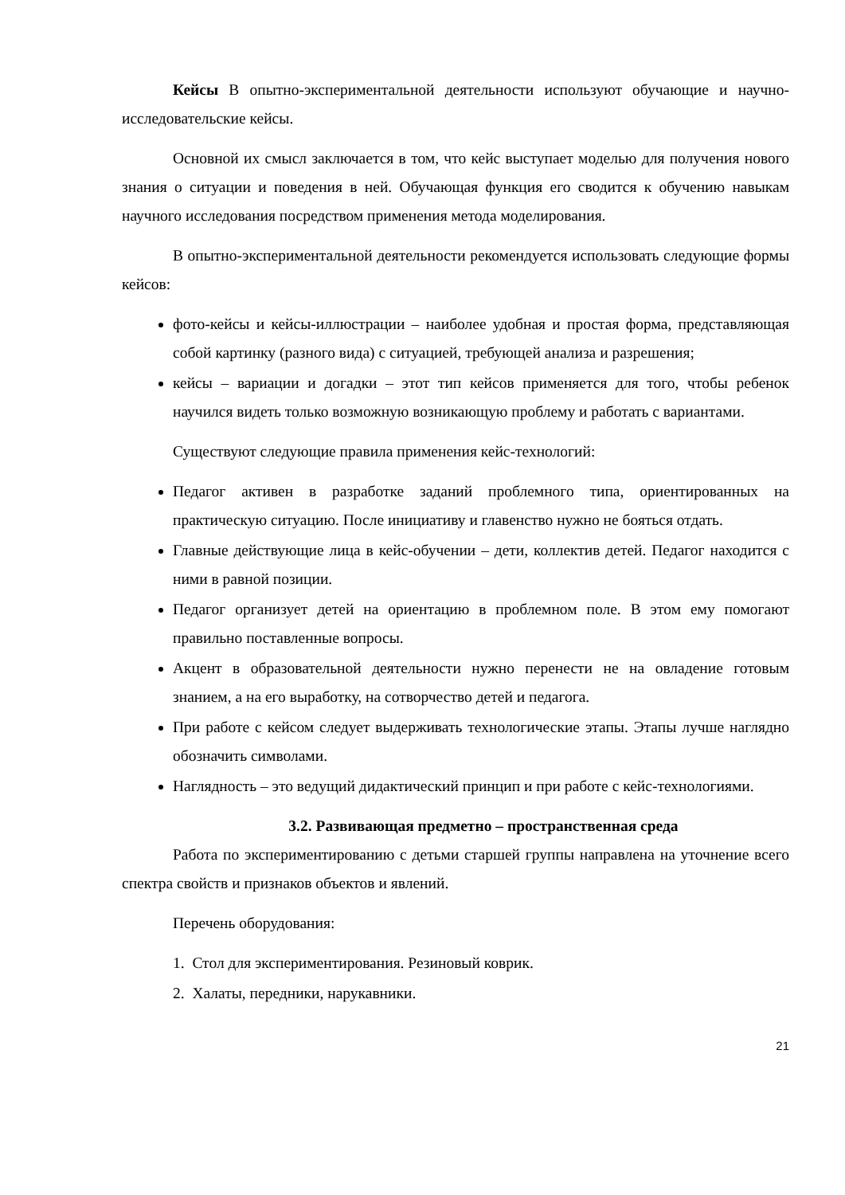Кейсы В опытно-экспериментальной деятельности используют обучающие и научно-исследовательские кейсы.
Основной их смысл заключается в том, что кейс выступает моделью для получения нового знания о ситуации и поведения в ней. Обучающая функция его сводится к обучению навыкам научного исследования посредством применения метода моделирования.
В опытно-экспериментальной деятельности рекомендуется использовать следующие формы кейсов:
фото-кейсы и кейсы-иллюстрации – наиболее удобная и простая форма, представляющая собой картинку (разного вида) с ситуацией, требующей анализа и разрешения;
кейсы – вариации и догадки – этот тип кейсов применяется для того, чтобы ребенок научился видеть только возможную возникающую проблему и работать с вариантами.
Существуют следующие правила применения кейс-технологий:
Педагог активен в разработке заданий проблемного типа, ориентированных на практическую ситуацию. После инициативу и главенство нужно не бояться отдать.
Главные действующие лица в кейс-обучении – дети, коллектив детей. Педагог находится с ними в равной позиции.
Педагог организует детей на ориентацию в проблемном поле. В этом ему помогают правильно поставленные вопросы.
Акцент в образовательной деятельности нужно перенести не на овладение готовым знанием, а на его выработку, на сотворчество детей и педагога.
При работе с кейсом следует выдерживать технологические этапы. Этапы лучше наглядно обозначить символами.
Наглядность – это ведущий дидактический принцип и при работе с кейс-технологиями.
3.2. Развивающая предметно – пространственная среда
Работа по экспериментированию с детьми старшей группы направлена на уточнение всего спектра свойств и признаков объектов и явлений.
Перечень оборудования:
1. Стол для экспериментирования. Резиновый коврик.
2. Халаты, передники, нарукавники.
21